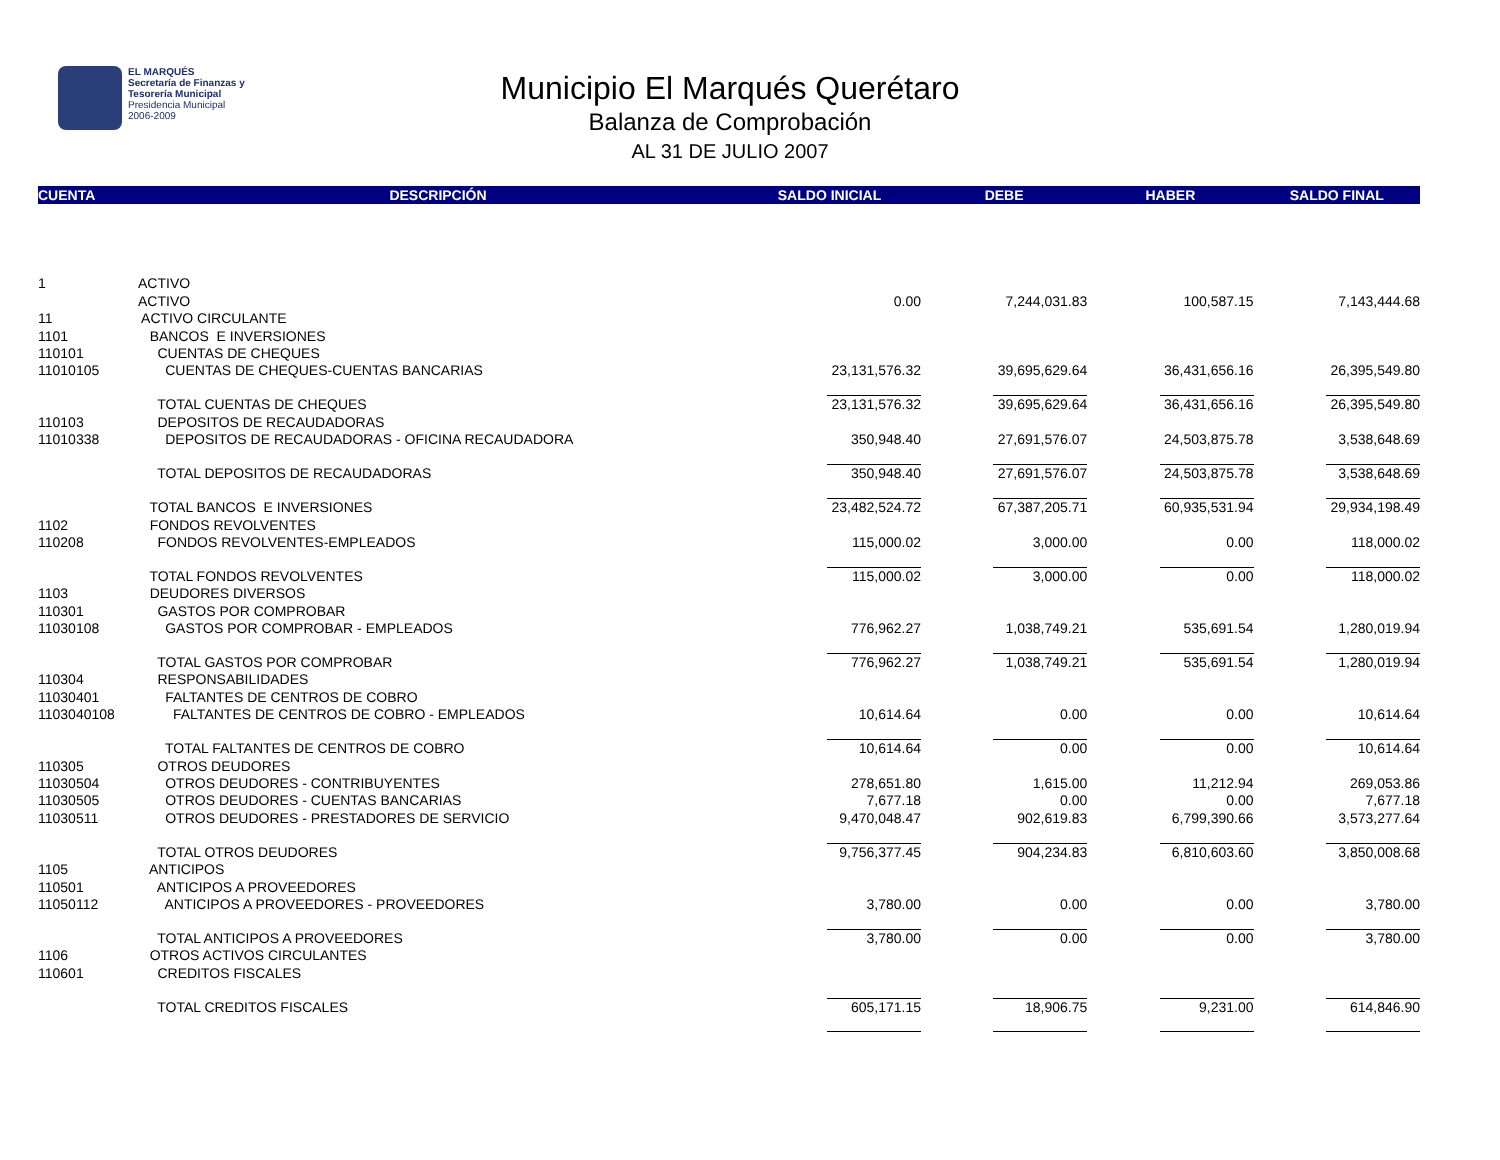EL MARQUÉS
Secretaría de Finanzas y
Tesorería Municipal
Presidencia Municipal
2006-2009
Municipio El Marqués Querétaro
Balanza de Comprobación
AL 31 DE JULIO 2007
| CUENTA | DESCRIPCIÓN | SALDO INICIAL | DEBE | HABER | SALDO FINAL |
| --- | --- | --- | --- | --- | --- |
| 1 | ACTIVO | | | | |
| | ACTIVO | 0.00 | 7,244,031.83 | 100,587.15 | 7,143,444.68 |
| 11 | ACTIVO CIRCULANTE | | | | |
| 1101 | BANCOS E INVERSIONES | | | | |
| 110101 | CUENTAS DE CHEQUES | | | | |
| 11010105 | CUENTAS DE CHEQUES-CUENTAS BANCARIAS | 23,131,576.32 | 39,695,629.64 | 36,431,656.16 | 26,395,549.80 |
| | TOTAL CUENTAS DE CHEQUES | 23,131,576.32 | 39,695,629.64 | 36,431,656.16 | 26,395,549.80 |
| 110103 | DEPOSITOS DE RECAUDADORAS | | | | |
| 11010338 | DEPOSITOS DE RECAUDADORAS - OFICINA RECAUDADORA | 350,948.40 | 27,691,576.07 | 24,503,875.78 | 3,538,648.69 |
| | TOTAL DEPOSITOS DE RECAUDADORAS | 350,948.40 | 27,691,576.07 | 24,503,875.78 | 3,538,648.69 |
| | TOTAL BANCOS E INVERSIONES | 23,482,524.72 | 67,387,205.71 | 60,935,531.94 | 29,934,198.49 |
| 1102 | FONDOS REVOLVENTES | | | | |
| 110208 | FONDOS REVOLVENTES-EMPLEADOS | 115,000.02 | 3,000.00 | 0.00 | 118,000.02 |
| | TOTAL FONDOS REVOLVENTES | 115,000.02 | 3,000.00 | 0.00 | 118,000.02 |
| 1103 | DEUDORES DIVERSOS | | | | |
| 110301 | GASTOS POR COMPROBAR | | | | |
| 11030108 | GASTOS POR COMPROBAR - EMPLEADOS | 776,962.27 | 1,038,749.21 | 535,691.54 | 1,280,019.94 |
| | TOTAL GASTOS POR COMPROBAR | 776,962.27 | 1,038,749.21 | 535,691.54 | 1,280,019.94 |
| 110304 | RESPONSABILIDADES | | | | |
| 11030401 | FALTANTES DE CENTROS DE COBRO | | | | |
| 1103040108 | FALTANTES DE CENTROS DE COBRO - EMPLEADOS | 10,614.64 | 0.00 | 0.00 | 10,614.64 |
| | TOTAL FALTANTES DE CENTROS DE COBRO | 10,614.64 | 0.00 | 0.00 | 10,614.64 |
| 110305 | OTROS DEUDORES | | | | |
| 11030504 | OTROS DEUDORES - CONTRIBUYENTES | 278,651.80 | 1,615.00 | 11,212.94 | 269,053.86 |
| 11030505 | OTROS DEUDORES - CUENTAS BANCARIAS | 7,677.18 | 0.00 | 0.00 | 7,677.18 |
| 11030511 | OTROS DEUDORES - PRESTADORES DE SERVICIO | 9,470,048.47 | 902,619.83 | 6,799,390.66 | 3,573,277.64 |
| | TOTAL OTROS DEUDORES | 9,756,377.45 | 904,234.83 | 6,810,603.60 | 3,850,008.68 |
| 1105 | ANTICIPOS | | | | |
| 110501 | ANTICIPOS A PROVEEDORES | | | | |
| 11050112 | ANTICIPOS A PROVEEDORES - PROVEEDORES | 3,780.00 | 0.00 | 0.00 | 3,780.00 |
| | TOTAL ANTICIPOS A PROVEEDORES | 3,780.00 | 0.00 | 0.00 | 3,780.00 |
| 1106 | OTROS ACTIVOS CIRCULANTES | | | | |
| 110601 | CREDITOS FISCALES | | | | |
| | TOTAL CREDITOS FISCALES | 605,171.15 | 18,906.75 | 9,231.00 | 614,846.90 |